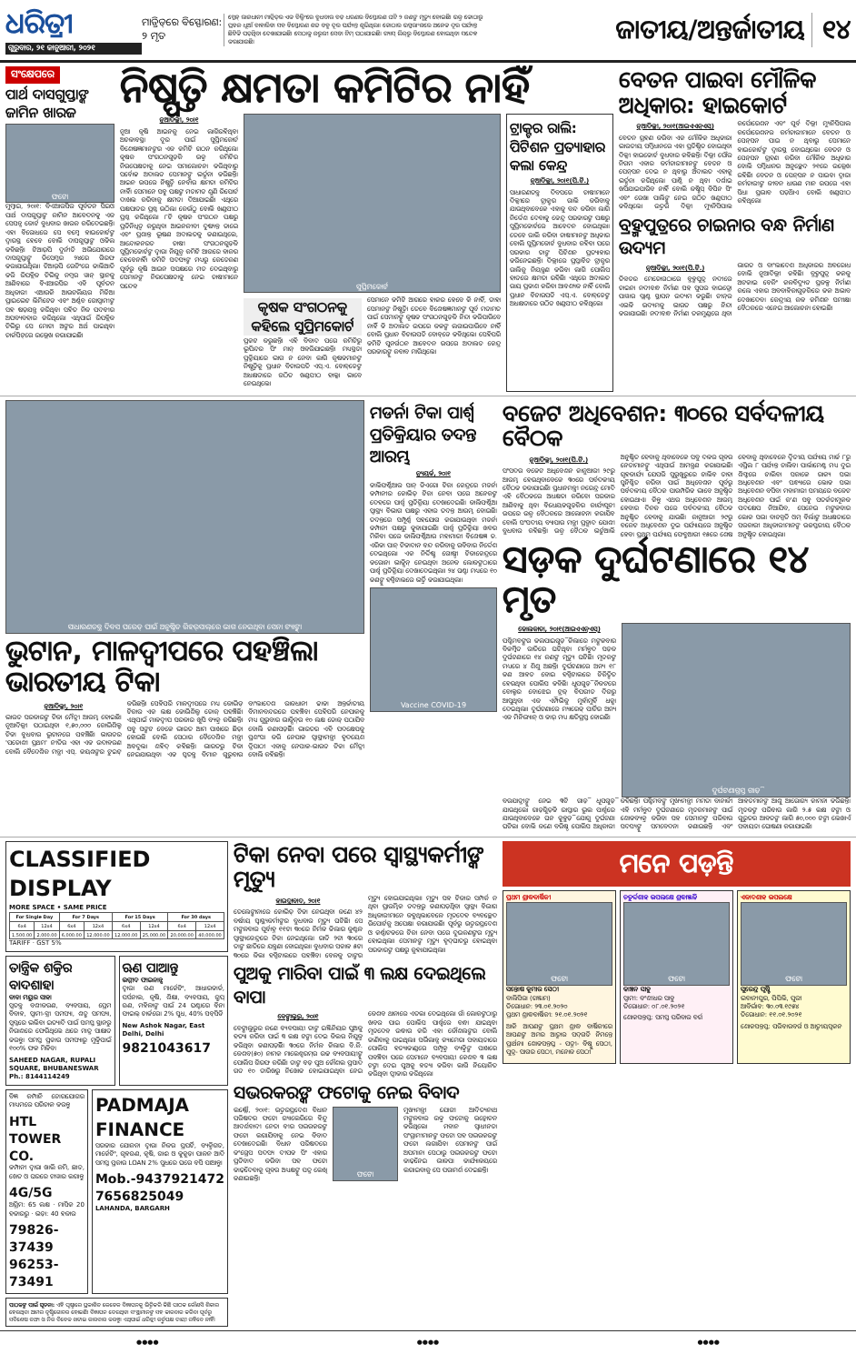ଧରିତ୍ରୀ
ଗୁରୁବାର, ୨୧ ଜାନୁଆରୀ, ୨୦୨୧
ମାଡ୍ରିଡ୍‌ରେ ବିସ୍ଫୋରଣ: ୨ ମୃତ
ସ୍ପେନ୍ ରାଜଧାନୀ ମାଡ୍ରିଡ୍‌ର ଏକ ବିଲ୍ଡିଂରେ ବୁଧବାର ବଡ଼ ଧରଣର ବିସ୍ଫୋରଣ ଘଟି ୨ ଜଣଙ୍କ ମୃତ୍ୟୁ ହୋଇଛି। ଉକ୍ତ କୋଠାରୁ ପ୍ରବଳ ଧୂଆଁ ବାହାରିବା ସହ ବିସ୍ଫୋରଣ ଶବ୍ଦ ବହୁ ଦୂର ପର୍ଯ୍ୟନ୍ତ ଶୁଭିଥିଲା। କୋଠାର ଉପ୍ପରାଂଶରେ ଅନେକ ଦୂର ପର୍ଯ୍ୟନ୍ତ ଛିଟିକି ପଡ଼ିଥିବା ଦେଖାଯାଇଛି। ସେଠାକୁ ଜରୁରୀ ସେବା ଟିମ୍ ପଠାଯାଇଛି। ଗ୍ୟାସ୍ ଲିକ୍‌ରୁ ବିସ୍ଫୋରଣ ହୋଇଥିବା ସନ୍ଦେହ କରାଯାଉଛି।
ଜାତୀୟ/ଅନ୍ତର୍ଜାତୀୟ ୧୪
ସଂକ୍ଷେପରେ
ପାର୍ଥ ଦାସଗୁପ୍ତାଙ୍କ ଜାମିନ ଖାରଜ
ଫଟୋ
ମୁମ୍ବାଇ, ୨୦।୧: ବିଏଆରସିର ପୂର୍ବତନ ସିଇଓ ପାର୍ଥ ଦାସଗୁପ୍ତାଙ୍କ ଜାମିନ ଆବେଦନକୁ ଏକ ସେସନ୍ସ କୋର୍ଟ ବୁଧବାର ଖାରଜ କରିଦେଇଛନ୍ତି। ଏହା ବିରୋଧରେ ସେ ବମ୍ବେ ହାଇକୋର୍ଟଙ୍କ ଦ୍ୱାରସ୍ଥ ହେବେ ବୋଲି ଦାସଗୁପ୍ତାଙ୍କ ଓକିଲ କହିଛନ୍ତି। ଟିଆର୍‌ପି ଦୁର୍ନୀତି ଅଭିଯୋଗରେ ଦାସଗୁପ୍ତାଙ୍କୁ ଡିସେମ୍ବର ୨୪ରେ ଗିରଫ କରାଯାଇଥିଲା। ଟିଆର୍‌ପି ରେଟିଂରେ ଜାଲିଆତି କରି ରିପବ୍ଲିକ ଟିଭିକୁ ନମ୍ବର ୱାନ୍ ସ୍ଥାନକୁ ଆଣିବାରେ ବିଏଆରସିର ଏହି ପୂର୍ବତନ ଅଧିକାରୀ ଏଆରଜି ଆଉଟଲିୟର ମିଡିଆ ପ୍ରାଇଭେଟ ଲିମିଟେଡ ଏବଂ ଅର୍ଣ୍ଣବ ଗୋସ୍ୱାମୀଙ୍କ ସହ ଷଡ଼ଯନ୍ତ୍ର କରିଥିବା ସହିତ ନିଜ ପଦବୀର ଅପବ୍ୟବହାର କରିଥିଲେ। ଏଥିପାଇଁ ରିପବ୍ଲିକ ଟିଭିରୁ ସେ ମୋଟା ଅଙ୍କର ଅର୍ଥ ପାଇଥିବା ଚାର୍ଜସିଟ୍‌ରେ ଉଲ୍ଲେଖ କରାଯାଇଛି।
ନିଷ୍ପତ୍ତି କ୍ଷମତା କମିଟିର ନାହିଁ
ନୂଆଦିଲ୍ଲୀ, ୨୦।୧
ନୂଆ କୃଷି ଆଇନକୁ ନେଇ ଲାଗିରହିଥିବା ଅଚଳାବସ୍ଥା ଦୂର ପାଇଁ ସୁପ୍ରିମକୋର୍ଟ ବିଶେଷଜ୍ଞମାନଙ୍କର ଏକ କମିଟି ଗଠନ କରିଥିଲେ। କୃଷକ ସଂଗଠନଗୁଡ଼ିକ ଉକ୍ତ କମିଟିର ନିରପେକ୍ଷତାକୁ ନେଇ ସମାଲୋଚନା କରିଥିବାରୁ ସର୍ବୋଚ୍ଚ ଅଦାଲତ ସେମାନଙ୍କୁ ଭର୍ତ୍ସନା କରିଛନ୍ତି। ଆଇନ ଉପରେ ନିଷ୍ପତ୍ତି ନେବାର କ୍ଷମତା କମିଟିର ନାହିଁ। ସେମାନେ ସବୁ ପକ୍ଷଙ୍କ ମତାମତ ଶୁଣି ରିପୋର୍ଟ ଦାଖଲ କରିବାକୁ କ୍ଷମତା ଦିଆଯାଇଛି। ଏଥିରେ ପକ୍ଷପାତର ପ୍ରଶ୍ନ ଉଠିଲା କେଉଁଠୁ ବୋଲି ଖଣ୍ଡପୀଠ ପ୍ରଶ୍ନ କରିଥିଲେ। ୮ଟି କୃଷକ ସଂଗଠନ ପକ୍ଷରୁ ପ୍ରତିନିଧିତ୍ୱ କରୁଥିବା ଆଇନଜୀବୀ ଦୁଷ୍ୟନ୍ତ ଡାଭେ ଏବଂ ପ୍ରଶାନ୍ତ ଭୂଷଣ ଅଦାଲତକୁ ଜଣାଇଥିଲେ, ଆନ୍ଦୋଳନରତ ଚାଷୀ ସଂଗଠନଗୁଡ଼ିକ ସୁପ୍ରିମକୋର୍ଟଙ୍କ ଦ୍ୱାରା ନିଯୁକ୍ତ କମିଟି ଆଗରେ ହାଜର ହେବେନାହିଁ। କମିଟି ସଦସ୍ୟଙ୍କ ମଧ୍ୟରୁ କେତେଜଣ ପୂର୍ବରୁ କୃଷି ଆଇନ ସପକ୍ଷରେ ମତ ଦେଇଥିବାରୁ ସେମାନଙ୍କ ନିରପେକ୍ଷତାକୁ ନେଇ ଚାଷୀମାନେ ସନ୍ଦେହ
ସୁପ୍ରିମକୋର୍ଟ
କୃଷକ ସଂଗଠନକୁ କହିଲେ ସୁପ୍ରିମକୋର୍ଟ
ପ୍ରକଟ କରୁଛନ୍ତି। ଏହି ବିବାଦ ପରେ କମିଟିରୁ ଭୂପିନ୍ଦର ସିଂ ମାନ୍ ଓହରିଯାଇଛନ୍ତି। ମଧ୍ୟସ୍ଥତା ପ୍ରକ୍ରିୟାରେ ଭାଗ ନ ନେବା ଲାଗି କୃଷକମାନଙ୍କ ନିଷ୍ପତ୍ତିକୁ ପ୍ରଧାନ ବିଚାରପତି ଏସ୍.ଏ. ବୋବ୍‌ଡେଙ୍କ ଅଧକ୍ଷତାରେ ଗଠିତ ଖଣ୍ଡପୀଠ ହାଲ୍କା ଭାବେ ନେଇଥିଲେ।
ସେମାନେ କମିଟି ଆଗରେ ହାଜର ହେବେ କି ନାହିଁ, ତାହା ସେମାନଙ୍କ ନିଷ୍ପତ୍ତି। ତେବେ ବିଶେଷଜ୍ଞମାନଙ୍କ ପୂର୍ବ ମତାମତ ପାଇଁ ସେମାନଙ୍କୁ କୃଷକ ସଂଗଠନଗୁଡ଼ିକ ନିନ୍ଦା କରିପାରିବେ ନାହିଁ କି ଅଦାଲତ ଉପରେ କଳଙ୍କ ଲଗାଇପାରିବେ ନାହିଁ ବୋଲି ପ୍ରଧାନ ବିଚାରପତି ବୋବ୍‌ଡେ କହିଥିଲେ। ସେହିପରି କମିଟି ପୁନର୍ଗଠନ ଆବେଦନ ଉପରେ ଅଦାଲତ କେନ୍ଦ୍ର ସରକାରଙ୍କୁ ଜବାବ ମାଗିଥିଲେ।
ଟ୍ରାକ୍ଟର ରାଲି: ପିଟିଶନ ପ୍ରତ୍ୟାହାର କଲା କେନ୍ଦ୍ର
ନୂଆଦିଲ୍ଲୀ, ୨୦।୧(ପି.ଟି.)
ସାଧାରଣତନ୍ତ୍ର ଦିବସରେ ଚାଷୀମାନେ ଦିଲ୍ଲୀରେ ଟ୍ରାକ୍ଟର ରାଲି କରିବାକୁ ଯାଉଥିବାବେଳେ ଏହାକୁ ବନ୍ଦ କରିବା ଲାଗି ନିର୍ଦ୍ଦେଶ ଦେବାକୁ କେନ୍ଦ୍ର ସରକାରଙ୍କ ପକ୍ଷରୁ ସୁପ୍ରିମକୋର୍ଟରେ ଆବେଦନ ହୋଇଥିଲା। ତେବେ ରାଲି କରିବା ଚାଷୀମାନଙ୍କ ଅଧିକାର ବୋଲି ସୁପ୍ରିମକୋର୍ଟ ବୁଧବାର କହିବା ପରେ ସରକାର ତାଙ୍କ ପିଟିଶନ ପ୍ରତ୍ୟାହାର କରିନେଇଛନ୍ତି। ଦିଲ୍ଲୀରେ ପ୍ରସ୍ତାବିତ ଟ୍ରାକ୍ଟର ରାଲିକୁ ନିୟନ୍ତ୍ରଣ କରିବା ଲାଗି ପୋଲିସ ହାତରେ କ୍ଷମତା ରହିଛି। ଏଥିରେ ଅଦାଲତ ରାୟ ପ୍ରକାଶ କରିବା ଆବଶ୍ୟକ ନାହିଁ ବୋଲି ପ୍ରଧାନ ବିଚାରପତି ଏସ୍.ଏ. ବୋବ୍‌ଡେଙ୍କ ଅଧକ୍ଷତାରେ ଗଠିତ ଖଣ୍ଡପୀଠ କହିଥିଲେ।
ବେତନ ପାଇବା ମୌଳିକ ଅଧିକାର: ହାଇକୋର୍ଟ
ନୂଆଦିଲ୍ଲୀ, ୨୦।୧(ଆଇଏଏନ୍‌ଏସ୍)
ବେତନ ଗ୍ରହଣ କରିବା ଏକ ମୌଳିକ ଅଧିକାର। ଭାରତୀୟ ସମ୍ବିଧାନରେ ଏହା ପ୍ରତିଷ୍ଠିତ ହୋଇଥିବା ଦିଲ୍ଲୀ ହାଇକୋର୍ଟ ବୁଧବାର କହିଛନ୍ତି। ଦିଲ୍ଲୀ ପୌର ନିଗମ ଏହାର କର୍ମଚାରୀମାନଙ୍କୁ ବେତନ ଓ ପେନ୍‌ସନ ଦେଇ ନ ଥିବାରୁ ଅଦାଲତ ଏହାକୁ ଭର୍ତ୍ସନା କରିଥିଲେ। ପାଣ୍ଠି ନ ଥିବା ଦର୍ଶାଇ ଖସିଯାଇପାରିବ ନାହିଁ ବୋଲି ଜଷ୍ଟିସ୍ ବିପିନ ସିଂ ଏବଂ ରେଖା ପାଲିଙ୍କୁ ନେଇ ଗଠିତ ଖଣ୍ଡପୀଠ କହିଥିଲେ। ଉତ୍ତର ଦିଲ୍ଲୀ ମ୍ୟୁନିସିପାଲ କର୍ପୋରେଶନ ଏବଂ ପୂର୍ବ ଦିଲ୍ଲୀ ମ୍ୟୁନିସିପାଲ କର୍ପୋରେଶନର କର୍ମଚାରୀମାନେ ବେତନ ଓ ପେନ୍‌ସନ ପାଇ ନ ଥିବାରୁ ସେମାନେ ହାଇକୋର୍ଟଙ୍କ ଦ୍ୱାରସ୍ଥ ହୋଇଥିଲେ। ବେତନ ଓ ପେନ୍‌ସନ ଗ୍ରହଣ କରିବା ମୌଳିକ ଅଧିକାର ବୋଲି ସମ୍ବିଧାନର ଅନୁଚ୍ଛେଦ ୨୧ରେ ଉଲ୍ଲେଖ ରହିଛି। ବେତନ ଓ ପେନ୍‌ସନ ନ ପାଇବା ଦ୍ୱାରା କର୍ମଚାରୀଙ୍କ ଜୀବନ ଧାରଣ ମାନ ଉପରେ ଏହା ସିଧା ପ୍ରଭାବ ପଡ଼ିଥାଏ ବୋଲି ଖଣ୍ଡପୀଠ କହିଥିଲେ।
ବ୍ରହ୍ମପୁତ୍ରରେ ଚାଇନାର ବନ୍ଧ ନିର୍ମାଣ ଉଦ୍ୟମ
ନୂଆଦିଲ୍ଲୀ, ୨୦।୧(ପି.ଟି.)
ତିବ୍ବତର ମେଡୋଗଠାରେ ବ୍ରହ୍ମପୁତ୍ର ନଦୀରେ ଚାଇନା ନଦୀବନ୍ଧ ନିର୍ମାଣ ସହ ସୁପର ହାଇଡ୍ରୋ ପାୱାର ପ୍ଲାଣ୍ଟ ସ୍ଥାପନ ଉଦ୍ୟମ କରୁଛି। ଚୀନ୍‌ର ଏଭଳି ଉଦ୍ୟମକୁ ଭାରତ ପକ୍ଷରୁ ନିନ୍ଦା କରାଯାଇଛି। ନଦୀବନ୍ଧ ନିର୍ମାଣ ତଳମୁଣ୍ଡରେ ଥିବା ଭାରତ ଓ ବାଂଲାଦେଶ ଅଧିକାରର ଅବରୋଧ ବୋଲି ନୂଆଦିଲ୍ଲୀ କହିଛି। ବ୍ରହ୍ମପୁତ୍ର ଜଳକୁ ଅଟକାଇ ବେଜିଂ ଜଳବିଦ୍ୟୁତ ପ୍ରକଳ୍ପ ନିର୍ମାଣ କଲେ ଏହାର ଅବବାହିକାଗୁଡ଼ିକରେ ଜଳ ଅଭାବ ଦେଖାଦେବ। କେନ୍ଦ୍ରୀୟ ଜଳ କମିଶନ ସମୀକ୍ଷା ବୈଠକରେ ଏନେଇ ଆଲୋଚନା ହୋଇଛି।
ସାଧାରଣତନ୍ତ୍ର ଦିବସ ପରେଡ୍ ପାଇଁ ଅନୁଷ୍ଠିତ ରିହର୍‌ସାଲ୍‌ରେ ଭାଗ ନେଇଥିବା ସେନା ଟ୍ୟାଙ୍କ୍।
ଭୁଟାନ, ମାଳଦ୍ୱୀପରେ ପହଞ୍ଚିଲା ଭାରତୀୟ ଟିକା
ନୂଆଦିଲ୍ଲୀ, ୨୦।୧
ଭାରତ ସରକାରଙ୍କ ଟିକା ମୈତ୍ରୀ ଆରମ୍ଭ ହୋଇଛି। ନୂଆଦିଲ୍ଲୀ ପଠାଇଥିବା ୧,୫୦,୦୦୦ କୋଭିଶିଲ୍ଡ ଟିକା ବୁଧବାର ଭୁଟାନରେ ପହଞ୍ଚିଛି। ଭାରତର 'ପଡୋଶୀ ପ୍ରଥମ' ନୀତିର ଏହା ଏକ ଉଦାହରଣ ବୋଲି ବୈଦେଶିକ ମନ୍ତ୍ରୀ ଏସ୍. ଜୟଶଙ୍କର ଟୁଇଟ୍ କରିଛନ୍ତି। ସେହିପରି ମାଳଦ୍ୱୀପରେ ମଧ୍ୟ କୋଭିଡ୍ ଟିକାର ଏକ ଲକ୍ଷ କୋଭିଶିଲ୍ଡ ଡୋଜ୍ ପହଞ୍ଚିଛି। ଏଥିପାଇଁ ମାଳଦ୍ୱୀପ ସରକାର ଖୁସି ବ୍ୟକ୍ତ କରିଛନ୍ତି। ସବୁ ସଙ୍କଟ ବେଳେ ଭାରତ ଆମ ପାଖରେ ଛିଡ଼ା ହୋଇଛି ବୋଲି ସେଠାର ବୈଦେଶିକ ମନ୍ତ୍ରୀ ଅବଦୁଲା ଶହିଦ୍ କହିଛନ୍ତି। ଭାରତରୁ ଟିକା ନେଇଯାଉଥିବା ଏକ ସ୍ୱତନ୍ତ୍ର ବିମାନ ଗୁରୁବାର ବାଂଲାଦେଶ ରାଜଧାନୀ ଢାକା ଅନ୍ତର୍ଜାତୀୟ ବିମାନବନ୍ଦରରେ ପହଞ୍ଚିବ। ସେହିପରି ନେପାଳକୁ ମଧ୍ୟ ଗୁରୁବାର ଭାକ୍ସିନ୍‌ର ୧୦ ଲକ୍ଷ ଡୋଜ୍ ପଠାଯିବ ବୋଲି ଜଣାପଡ଼ିଛି। ଭାରତର ଏହି ପଦକ୍ଷେପକୁ ପ୍ରଶଂସା କରି ନେପାଳ ସ୍ୱାସ୍ଥ୍ୟମନ୍ତ୍ରୀ ହୃଦୟେଶ ତ୍ରିପାଠୀ ଏହାକୁ ନେପାଳ-ଭାରତ ଟିକା ମୈତ୍ରୀ ବୋଲି କହିଛନ୍ତି।
ମଡର୍ନା ଟିକା ପାର୍ଶ୍ୱ ପ୍ରତିକ୍ରିୟାର ତଦନ୍ତ ଆରମ୍ଭ
ନ୍ୟୁୟର୍କ, ୨୦।୧
କାଲିଫର୍ଣ୍ଣିଆର ସାନ୍ ଡିଏଗୋ ଟିକା କେନ୍ଦ୍ରରେ ମଡର୍ନା କମ୍ପାନୀର କୋଭିଡ୍ ଟିକା ନେବା ପରେ ଅନେକଙ୍କ ଦେହରେ ପାର୍ଶ୍ୱ ପ୍ରତିକ୍ରିୟା ଦେଖାଦେଇଛି। କାଲିଫର୍ଣ୍ଣିଆ ସ୍ୱାସ୍ଥ୍ୟ ବିଭାଗ ପକ୍ଷରୁ ଏହାର ତଦନ୍ତ ଆରମ୍ଭ ହୋଇଛି। ତଦନ୍ତରେ ସମ୍ପୂର୍ଣ୍ଣ ସହଯୋଗ କରାଯାଉଥିବା ମଡର୍ନା କମ୍ପାନୀ ପକ୍ଷରୁ କୁହାଯାଇଛି। ପାର୍ଶ୍ୱ ପ୍ରତିକ୍ରିୟା ଖବର ମିଳିବା ପରେ କାଲିଫର୍ଣ୍ଣିଆର ମହାମାରୀ ବିଶେଷଜ୍ଞ ଡ. ଏରିକା ପାନ୍ ଟିକାଦାନ ବନ୍ଦ କରିବାକୁ ରବିବାର ନିର୍ଦ୍ଦେଶ ଦେଇଥିଲେ। ଏକ ନିର୍ଦ୍ଦିଷ୍ଟ ଗୋଷ୍ଠୀ ଟିକାକେନ୍ଦ୍ରରେ କରୋନା ଭାକ୍ସିନ୍ ନେଇଥିବା ଅନେକ ଲୋକଙ୍କଠାରେ ପାର୍ଶ୍ୱ ପ୍ରତିକ୍ରିୟା ଦେଖାଦେଇଥିଲା। ୨୪ ଘଣ୍ଟା ମଧ୍ୟରେ ୧୦ ଜଣଙ୍କୁ ହସ୍ପିଟାଲରେ ଭର୍ତ୍ତି କରାଯାଇଥିଲା।
Vaccine COVID-19
ବଜେଟ ଅଧିବେଶନ: ୩୦ରେ ସର୍ବଦଳୀୟ ବୈଠକ
ନୂଆଦିଲ୍ଲୀ, ୨୦।୧(ପି.ଟି.)
ସଂସଦର ବଜେଟ ଅଧିବେଶନ ଜାନୁଆରୀ ୨୯ରୁ ଆରମ୍ଭ ହେଉଥିବାବେଳେ ୩୦ରେ ସର୍ବଦଳୀୟ ବୈଠକ ଡକାଯାଇଛି। ପ୍ରଧାନମନ୍ତ୍ରୀ ନରେନ୍ଦ୍ର ମୋଦି ଏହି ବୈଠକରେ ଅଧକ୍ଷତା କରିବେ। ସରକାର ଆଣିବାକୁ ଥିବା ବିଧେୟକଗୁଡ଼ିକର କାର୍ଯ୍ୟସୂଚୀ ଉପରେ ଉକ୍ତ ବୈଠକରେ ଆଲୋଚନା କରାଯିବ ବୋଲି ସଂସଦୀୟ ବ୍ୟାପାର ମନ୍ତ୍ରୀ ପ୍ରହ୍ଲାଦ ଯୋଶୀ ବୁଧବାର କହିଛନ୍ତି। ଉକ୍ତ ବୈଠକ ଭର୍ଚୁଆଲି ଅନୁଷ୍ଠିତ ହେବାକୁ ଥିବାବେଳେ ସବୁ ଦଳର ଗୃହର ନେତାମାନଙ୍କୁ ଏଥିପାଇଁ ଆମନ୍ତ୍ରଣ କରାଯାଇଛି। ଗୃହକାର୍ଯ୍ୟ ଯେପରି ସୁରୁଖୁରୁରେ ଚାଲିବ ତାହା ସୁନିଶ୍ଚିତ କରିବା ପାଇଁ ଅଧିବେଶନ ପୂର୍ବରୁ ସର୍ବଦଳୀୟ ବୈଠକ ପାରମ୍ପରିକ ଭାବେ ଅନୁଷ୍ଠିତ ହୋଇଥାଏ। କିନ୍ତୁ ଏଥର ଅଧିବେଶନ ଆରମ୍ଭ ହେବାର ଦିନକ ପରେ ସର୍ବଦଳୀୟ ବୈଠକ ଅନୁଷ୍ଠିତ ହେବାକୁ ଯାଉଛି। ଜାନୁଆରୀ ୨୯ରୁ ବଜେଟ ଅଧିବେଶନ ଦୁଇ ପର୍ଯ୍ୟାୟରେ ଅନୁଷ୍ଠିତ ହେବ। ପ୍ରଥମ ପର୍ଯ୍ୟାୟ ଫେବ୍ରୁଆରୀ ୧୫ରେ ଶେଷ ହେବାକୁ ଥିବାବେଳେ ଦ୍ୱିତୀୟ ପର୍ଯ୍ୟାୟ ମାର୍ଚ୍ଚ ୮ରୁ ଏପ୍ରିଲ ୮ ପର୍ଯ୍ୟନ୍ତ ଚାଲିବ। ପାର୍ଲାମେଣ୍ଟ ମଧ୍ୟ ଦୁଇ ଶିଫ୍ଟରେ ଚାଲିବ। ସକାଳେ ରାଜ୍ୟ ସଭା ଅଧିବେଶନ ଏବଂ ସନ୍ଧ୍ୟାରେ ଲୋକ ସଭା ଅଧିବେଶନ ବସିବ। ମହାମାରୀ ସମୟରେ ବଜେଟ ଅଧିବେଶନ ପାଇଁ କ'ଣ ସବୁ ସତର୍କତାମୂଳକ ପଦକ୍ଷେପ ନିଆଯିବ, ସେନେଇ ମଙ୍ଗଳବାର ଲୋକ ସଭା ବାଚସ୍ପତି ଓମ୍ ବିର୍ଲାଙ୍କ ଅଧକ୍ଷତାରେ ସରକାରୀ ଅଧିକାରୀମାନଙ୍କ ଉଚ୍ଚସ୍ତରୀୟ ବୈଠକ ଅନୁଷ୍ଠିତ ହୋଇଥିଲା।
ସଡ଼କ ଦୁର୍ଘଟଣାରେ ୧୪ ମୃତ
କୋଲକାତା, ୨୦।୧(ଆଇଏଏନ୍‌ଏସ୍)
ପଶ୍ଚିମବଙ୍ଗର ଜଲପାଇଗୁଡ଼ି ଜିଲାରେ ମଙ୍ଗଳବାର ବିଳମ୍ବିତ ରାତିରେ ଘଟିଥିବା ମର୍ମନ୍ତୁଦ ସଡ଼କ ଦୁର୍ଘଟଣାରେ ୧୪ ଜଣଙ୍କ ମୃତ୍ୟୁ ଘଟିଛି। ମୃତକଙ୍କ ମଧ୍ୟରେ ୪ ଶିଶୁ ଅଛନ୍ତି। ଦୁର୍ଘଟଣାରେ ଅନ୍ୟ ୧୮ ଜଣ ଆହତ ହୋଇ ହସ୍ପିଟାଲରେ ଚିକିତ୍ସିତ ହେଉଥିବା ପୋଲିସ କହିଛି। ଧୂପଗୁଡ଼ି ନିକଟରେ ବୋଲ୍ଡର ବୋଝେଇ ଟ୍ରକ୍ ବିପରୀତ ଦିଗରୁ ଆସୁଥିବା ଏକ ଏମ୍ପିଭିକୁ ମୁହାଁମୁହିଁ ଧକ୍କା ଦେଇଥିଲା। ଦୁର୍ଘଟଣାରେ ମ୍ୟାରେଜ୍ ପାର୍ଟିର ଅନ୍ୟ ଏକ ମିନିଭ୍ୟାନ୍ ଓ କାର୍ ମଧ୍ୟ କ୍ଷତିଗ୍ରସ୍ତ ହୋଇଛି।
ଦୁର୍ଘଟଣାଗ୍ରସ୍ତ ଗାଡ଼ି
ବରଯାତ୍ରୀଙ୍କୁ ନେଇ ୩ଟି ଗାଡ଼ି ଧୂପଗୁଡ଼ି ଯାଉଥିଲେ। ଗାଡ଼ିଗୁଡ଼ିକ ରାସ୍ତାର ଭୁଲ ପାର୍ଶ୍ୱରେ ଯାଉଥିବାବେଳେ ଘନ କୁହୁଡ଼ି ଯୋଗୁ ଦୁର୍ଘଟଣା ଘଟିଲା ବୋଲି ଜଣେ ବରିଷ୍ଠ ପୋଲିସ ଅଧିକାରୀ କହିଛନ୍ତି। ପଶ୍ଚିମବଙ୍ଗ ମୁଖ୍ୟମନ୍ତ୍ରୀ ମମତା ବାନାର୍ଜୀ ଏହି ମର୍ମନ୍ତୁଦ ଦୁର୍ଘଟଣାରେ ମୃତକମାନଙ୍କ ପାଇଁ ଶୋକବ୍ୟକ୍ତ କରିବା ସହ ସେମାନଙ୍କ ପରିବାର ସଦସ୍ୟଙ୍କୁ ସମବେଦନା ଜଣାଇଛନ୍ତି ଏବଂ ଆହତମାନଙ୍କ ଆଶୁ ଆରୋଗ୍ୟ କାମନା କରିଛନ୍ତି। ମୃତକଙ୍କ ପରିବାର ଲାଗି ୨.୫ ଲକ୍ଷ ଟଙ୍କା ଓ ଗୁରୁତର ଆହତଙ୍କ ଲାଗି ୫୦,୦୦୦ ଟଙ୍କା ଲେଖାଏଁ ସହାୟତା ଘୋଷଣା କରାଯାଇଛି।
CLASSIFIED DISPLAY
MORE SPACE • SAME PRICE
| For Single Day | | For 7 Days | | For 15 Days | | For 30 days | |
| --- | --- | --- | --- | --- | --- | --- | --- |
| 6x4 | 12x4 | 6x4 | 12x4 | 6x4 | 12x4 | 6x4 | 12x4 |
| 1,500.00 | 2,000.00 | 6,000.00 | 12,000.00 | 12,000.00 | 25,000.00 | 20,000.00 | 40,000.00 |
TARIFF · GST 5%
ତାନ୍ତ୍ରିକ ଶକ୍ତିର ବାଦଶାହା
ବାବା ମୟୁର ସାହା
ସ୍ୱତନ୍ତ୍ର ବଶୀକରଣ, ବ୍ୟବସାୟ, ପ୍ରେମ ବିବାହ, ସ୍ୱାମୀ-ସ୍ତ୍ରୀ ସମସ୍ୟା, ଶତ୍ରୁ ସମସ୍ୟା, ସ୍ୱପ୍ନରେ ଭଲିବା ଇତ୍ୟାଦି ପାଇଁ ସମସ୍ତ ସ୍ଥାନରୁ ନିରାଶରେ ଫେରିଥିଲେ ଥରେ ମାତ୍ର ସାକ୍ଷାତ କରନ୍ତୁ। ସମସ୍ତ ପ୍ରକାର ସମସ୍ୟାରୁ ମୁକ୍ତିପାଇଁ ୧୦୦% ଫଳ ମିଳିବ।
SAHEED NAGAR, RUPALI SQUARE, BHUBANESWAR Ph.: 8144114249
ଋଣ ପାଆନ୍ତୁ
ଉମ୍ମୀଦ ଫାଇନାନ୍ସ
ଦ୍ୱାରା ଋଣ ମାର୍କେଟିଂ, ଆଧାରକାର୍ଡ, ପର୍ସନାଲ, କୃଷି, ଶିକ୍ଷା, ବ୍ୟବସାୟ, ଗ୍ରୁପ୍ ଋଣ, ମହିଳାଙ୍କ ପାଇଁ 24 ଘଣ୍ଟାରେ ବିନା ଫାଇଲ୍ ଚାର୍ଜରେ। 2% ସୁଧ, 40% ସବ୍‌ସିଡି
New Ashok Nagar, East Delhi, Delhi
9821043617
ବିଜ୍ଞ କମ୍ପାନି ଚୋଗଯୋଗର ମାଧ୍ୟମରେ ପରିଚାଳ କରନ୍ତୁ
HTL TOWER CO.
କମ୍ପାନୀ ଦ୍ୱାରା ଖାଲି ଜମି, ଛାତ, ଖେତ ଓ ଘରରେ ଟାୱାର ଲଗାନ୍ତୁ
4G/5G
ଅଗ୍ରିମ: 65 ଲକ୍ଷ · ମାସିକ 20 ହଜାରରୁ · ଭଡ଼ା: 40 ହଜାର
79826-37439 96253-73491
PADMAJA FINANCE
ସରକାର ଯୋଜନା ଦ୍ୱାରା ନିଜର ପ୍ରପର୍ଟି, ବ୍ୟକ୍ତିଗତ, ମାର୍କେଟିଂ, ଗୃହଋଣ, କୃଷି, ଗାଈ ଓ କୁକୁଡ଼ା ପାଳନ ଆଦି ସମସ୍ତ ପ୍ରକାର LOAN 2% ସୁଧରେ ଘରେ ବସି ପାଆନ୍ତୁ।
Mob.-9437921472 7656825049
LAHANDA, BARGARH
ପାଠକଙ୍କ ପାଇଁ ସୂଚନା: ଏହି ପୃଷ୍ଠାରେ ପ୍ରକାଶିତ କେତେକ ବିଜ୍ଞାପନକୁ ଭିତ୍ତିକରି କିଛି ପାଠକ କୌଣସି ଶିକାର ହେଉଥିବା ଆମର ଦୃଷ୍ଟିଗୋଚର ହୋଇଛି। ବିଜ୍ଞାପନ ଦେଉଥିବା ସଂସ୍ଥାମାନଙ୍କ ସହ କାରବାର କରିବା ପୂର୍ବରୁ ସବିଶେଷ ତଥ୍ୟ ଓ ନିଜ ବିବେକ ଖଟାଇ କାରବାର କରନ୍ତୁ। ଏଥିପାଇଁ ଧରିତ୍ରୀ କର୍ତ୍ତୃପକ୍ଷ ଦାୟୀ ରହିବେ ନାହିଁ।
ଟିକା ନେବା ପରେ ସ୍ୱାସ୍ଥ୍ୟକର୍ମୀଙ୍କ ମୃତ୍ୟୁ
ହାଇଦ୍ରାବାଦ, ୨୦।୧
ତେଲେଙ୍ଗାନାରେ କୋଭିଡ୍ ଟିକା ନେଇଥିବା ଜଣେ ୪୨ ବର୍ଷୀୟ ସ୍ୱାସ୍ଥ୍ୟକର୍ମୀଙ୍କର ବୁଧବାର ମୃତ୍ୟୁ ଘଟିଛି। ସେ ମଙ୍ଗଳବାର ପୂର୍ବାହ୍ନ ୧୧ଟା ୩୦ରେ ନିର୍ମଳ ଜିଲାର କୁଣ୍ଟଳ ସ୍ୱାସ୍ଥ୍ୟକେନ୍ଦ୍ରରେ ଟିକା ନେଇଥିଲେ। ରାତି ୨ଟା ୩୦ରେ ତାଙ୍କ ଛାତିରେ ଯନ୍ତ୍ରଣା ହୋଇଥିଲା। ବୁଧବାର ସକାଳ ୫ଟା ୩୦ରେ ଜିଲା ହସ୍ପିଟାଲରେ ପହଞ୍ଚିବା ବେଳକୁ ତାଙ୍କର ମୃତ୍ୟୁ ହୋଇଯାଇଥିଲା। ମୃତ୍ୟୁ ସହ ଟିକାର ସମ୍ପର୍କ ନ ଥିବା ପ୍ରାରମ୍ଭିକ ତଦନ୍ତରୁ ଜଣାପଡ଼ିଥିବା ସ୍ୱାସ୍ଥ୍ୟ ବିଭାଗ ଅଧିକାରୀମାନେ କହୁଥିଲାବେଳେ ମୃତଦେହ ବ୍ୟବଚ୍ଛେଦ ରିପୋର୍ଟକୁ ଅପେକ୍ଷା କରାଯାଉଛି। ପୂର୍ବରୁ ଉତ୍ତରପ୍ରଦେଶ ଓ କର୍ଣ୍ଣାଟକରେ ଟିକା ନେବା ପରେ ଦୁଇଜଣଙ୍କର ମୃତ୍ୟୁ ହୋଇଥିଲା। ସେମାନଙ୍କ ମୃତ୍ୟୁ ହୃଦ୍‌ଘାତରୁ ହୋଇଥିବା ସରକାରଙ୍କ ପକ୍ଷରୁ କୁହାଯାଇଥିଲା।
ପୁଅକୁ ମାରିବା ପାଇଁ ୩ ଲକ୍ଷ ଦେଇଥିଲେ ବାପା
ବେଙ୍ଗାଲୁରୁ, ୨୦।୧
ବେଙ୍ଗାଲୁରୁର ଜଣେ ବ୍ୟବସାୟୀ ତାଙ୍କ ଇଞ୍ଜିନିୟର ପୁଅକୁ ହତ୍ୟା କରିବା ପାଇଁ ୩ ଲକ୍ଷ ଟଙ୍କା ଦେଇ କିଲର ନିଯୁକ୍ତ କରିଥିବା ଜଣାପଡ଼ିଛି। ୩୦ରେ ନିର୍ମଳ ଜିଲାର ବି.ଜି. କେଶବ(୫୦) ନାମକ ମାଲେଶ୍ୱରମ୍‌ର ଉଚ୍ଚ ବ୍ୟବସାୟୀଙ୍କୁ ପୋଲିସ ଗିରଫ କରିଛି। ତାଙ୍କ ବଡ଼ ପୁଅ କୌଶଲ ପ୍ରସାଦ ଗତ ୧୦ ତାରିଖରୁ ନିଖୋଜ ହୋଇଯାଇଥିବା ନେଇ କେଶବ ଥାନାରେ ଏତଲା ଦେଇଥିଲେ। ଗାଁ ଲୋକଙ୍କଠାରୁ ଖବର ପାଇ ପୋଲିସ ପାର୍ଶ୍ୱରେ ବନ୍ଧା ଯାଇଥିବା ମୃତଦେହ ଉଦ୍ଧାର କରି ଏହା କୌଶଲଙ୍କର ବୋଲି ଜାଣିବାକୁ ପାଇଥିଲା। ସର୍ଭିଲାନ୍ସ କ୍ୟାମେରା ସହାୟତାରେ ପୋଲିସ ହତ୍ୟାକାଣ୍ଡରେ ସମ୍ପୃକ୍ତ ବ୍ୟକ୍ତିଙ୍କ ପାଖରେ ପହଞ୍ଚିବା ପରେ ସେମାନେ ବ୍ୟବସାୟୀ କେଶବ ୩ ଲକ୍ଷ ଟଙ୍କା ଦେଇ ପୁଅକୁ ହତ୍ୟା କରିବା ଲାଗି ନିୟୋଜିତ କରିଥିବା ସ୍ୱୀକାର କରିଥିଲେ।
ସଭରକରଙ୍କ ଫଟୋକୁ ନେଇ ବିବାଦ
ଲକ୍ଷ୍ନୌ, ୨୦।୧: ଉତ୍ତରପ୍ରଦେଶ ବିଧାନ ପରିଷଦର ଫଟୋ ଗ୍ୟାଲେରିରେ ହିନ୍ଦୁ ଆଦର୍ଶବାଦୀ ନେତା ବୀର ସଭରକରଙ୍କ ଫଟୋ ଲଗାଯିବାକୁ ନେଇ ବିବାଦ ଦେଖାଦେଇଛି। ବିଧାନ ପରିଷଦରେ କଂଗ୍ରେସ ସଦସ୍ୟ ଦୀପକ ସିଂ ଏହାର ପ୍ରତିବାଦ କରିବା ସହ ଫଟୋ କାଢ଼ିଦେବାକୁ ଗୃହର ଅଧ୍ୟକ୍ଷଙ୍କୁ ପତ୍ର ଲେଖି ଜଣାଇଛନ୍ତି।
ଫଟୋ
ମୁଖ୍ୟମନ୍ତ୍ରୀ ଯୋଗୀ ଆଦିତ୍ୟନାଥ ମଙ୍ଗଳବାର ଉକ୍ତ ଫଟୋକୁ ଉନ୍ମୋଚନ କରିଥିଲେ। ମହାନ ସ୍ୱାଧୀନତା ସଂଗ୍ରାମୀମାନଙ୍କ ଫଟୋ ସହ ସଭରକରଙ୍କ ଫଟୋ ଲଗାଯିବା ସେମାନଙ୍କ ପାଇଁ ଅପମାନ। ସେଠାରୁ ସଭରକରଙ୍କ ଫଟୋ କାଢ଼ିନେଇ ଭାଜପା କାର୍ଯ୍ୟାଳୟରେ ଲଗାଇବାକୁ ସେ ପରାମର୍ଶ ଦେଇଛନ୍ତି।
ମନେ ପଡ଼ନ୍ତି
ପ୍ରଥମ ଶ୍ରାଦ୍ଧବାର୍ଷିକୀ
ଫଟୋ
ସନ୍ତୋଷ କୁମାର ସେଠୀ
ବାଲିସିରା (ଗଞ୍ଜାମ)
ତିରୋଧାନ: ୨୩.୦୧.୨୦୨୦
ପ୍ରଥମ ଶ୍ରାଦ୍ଧବାର୍ଷିକୀ: ୨୧.୦୧.୨୦୨୧
ଆଜି ଆପଣଙ୍କ ପ୍ରଥମ ଶ୍ରାଦ୍ଧ ବାର୍ଷିକୀରେ ଆପଣଙ୍କ ଅମର ଆତ୍ମାର ସଦ୍‌ଗତି ନିମନ୍ତେ ପ୍ରାର୍ଥନା। ଶୋକସନ୍ତପ୍ତ - ପତ୍ନୀ- ବିଷ୍ଣୁ ସେଠୀ, ପୁତ୍ର- ସାଗର ସେଠୀ, ମନୋଜ ସେଠୀ
ଚତୁର୍ଦ୍ଦଶାହ ଉପଲକ୍ଷେ ଶ୍ରଦ୍ଧାଞ୍ଜଳି
ଫଟୋ
କାଞ୍ଚନ ସାହୁ
ସ୍ୱାମୀ: ବଂଶୀଧର ସାହୁ
ତିରୋଧାନ: ୦୮.୦୧.୨୦୨୧
ଶୋକସନ୍ତପ୍ତ: ସମସ୍ତ ପରିବାର ବର୍ଗ
ଏକାଦଶାହ ଉପଲକ୍ଷେ
ଫଟୋ
ସୁରେନ୍ଦ୍ର ପୃଷ୍ଟି
ଭବାନୀପୁର, ପିପିଲି, ପୁରୀ
ଆବିର୍ଭାବ: ୩୦.୦୩.୧୯୫୪
ତିରୋଧାନ: ୧୧.୦୧.୨୦୨୧
ଶୋକସନ୍ତପ୍ତ: ପରିବାରବର୍ଗ ଓ ଆତ୍ମୀୟସ୍ୱଜନ
●●●● ●●●● ●●●●